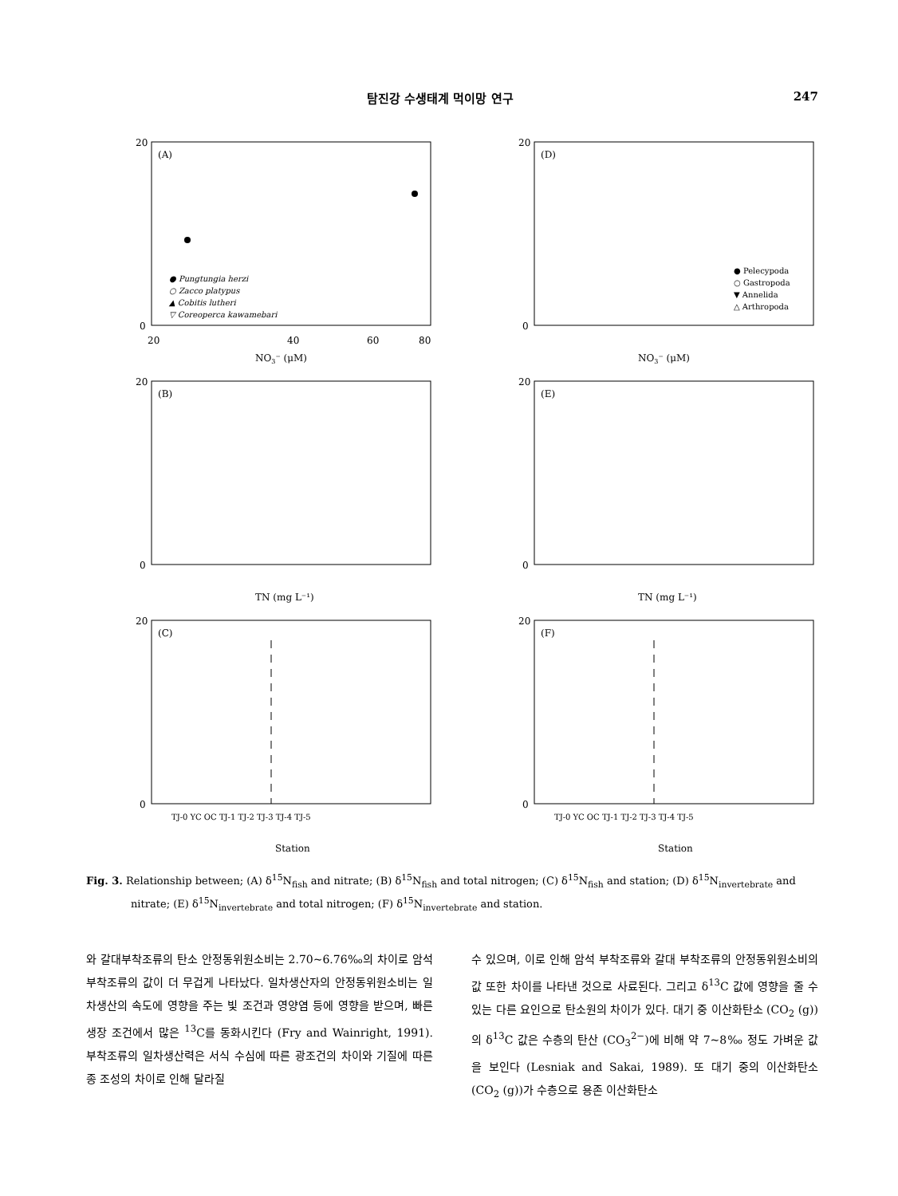탐진강 수생태계 먹이망 연구 247
(A)
0
20
20
40
60
80
NO3⁻ (μM)
● Pungtungia herzi
○ Zacco platypus
▲ Cobitis lutheri
▽ Coreoperca kawamebari
(D)
0
20
NO3⁻ (μM)
● Pelecypoda
○ Gastropoda
▼ Annelida
△ Arthropoda
(B)
0
20
TN (mg L⁻¹)
(E)
0
20
TN (mg L⁻¹)
(C)
0
20
TJ-0 YC OC TJ-1 TJ-2 TJ-3 TJ-4 TJ-5
Station
(F)
0
20
TJ-0 YC OC TJ-1 TJ-2 TJ-3 TJ-4 TJ-5
Station
Fig. 3. Relationship between; (A) δ<sup>15</sup>N<sub>fish</sub> and nitrate; (B) δ<sup>15</sup>N<sub>fish</sub> and total nitrogen; (C) δ<sup>15</sup>N<sub>fish</sub> and station; (D) δ<sup>15</sup>N<sub>invertebrate</sub> and nitrate; (E) δ<sup>15</sup>N<sub>invertebrate</sub> and total nitrogen; (F) δ<sup>15</sup>N<sub>invertebrate</sub> and station.
와 갈대부착조류의 탄소 안정동위원소비는 2.70~6.76‰의 차이로 암석 부착조류의 값이 더 무겁게 나타났다. 일차생산자의 안정동위원소비는 일차생산의 속도에 영향을 주는 빛 조건과 영양염 등에 영향을 받으며, 빠른 생장 조건에서 많은 <sup>13</sup>C를 동화시킨다 (Fry and Wainright, 1991). 부착조류의 일차생산력은 서식 수심에 따른 광조건의 차이와 기질에 따른 종 조성의 차이로 인해 달라질
수 있으며, 이로 인해 암석 부착조류와 갈대 부착조류의 안정동위원소비의 값 또한 차이를 나타낸 것으로 사료된다. 그리고 δ<sup>13</sup>C 값에 영향을 줄 수 있는 다른 요인으로 탄소원의 차이가 있다. 대기 중 이산화탄소 (CO<sub>2</sub> (g))의 δ<sup>13</sup>C 값은 수층의 탄산 (CO<sub>3</sub><sup>2−</sup>)에 비해 약 7~8‰ 정도 가벼운 값을 보인다 (Lesniak and Sakai, 1989). 또 대기 중의 이산화탄소 (CO<sub>2</sub> (g))가 수층으로 용존 이산화탄소